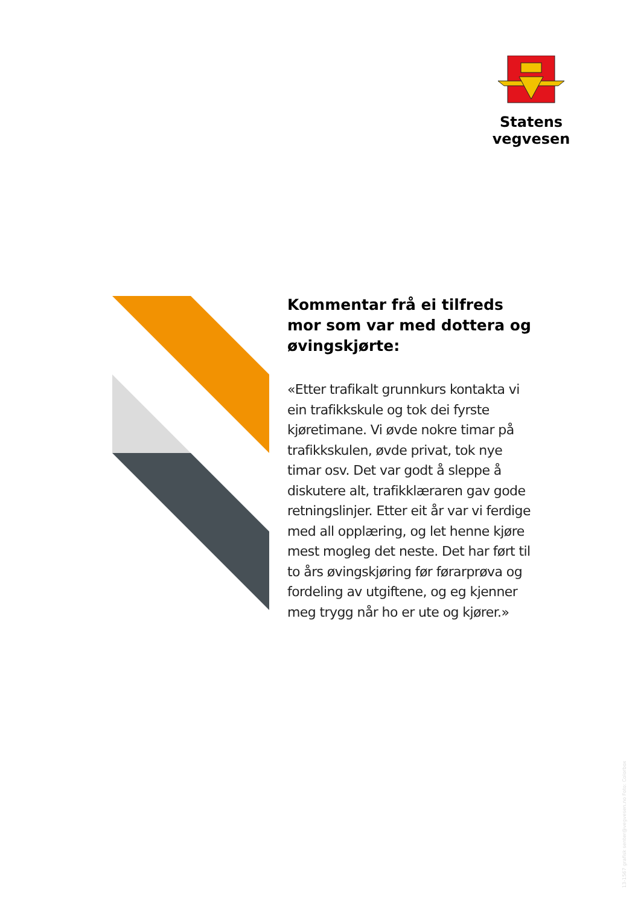Statens vegvesen
Kommentar frå ei tilfreds mor som var med dottera og øvingskjørte:
«Etter trafikalt grunnkurs kontakta vi ein trafikkskule og tok dei fyrste kjøretimane. Vi øvde nokre timar på trafikkskulen, øvde privat, tok nye timar osv. Det var godt å sleppe å diskutere alt, trafikklæraren gav gode retningslinjer. Etter eit år var vi ferdige med all opplæring, og let henne kjøre mest mogleg det neste. Det har ført til to års øvingskjøring før førarprøva og fordeling av utgiftene, og eg kjenner meg trygg når ho er ute og kjører.»
13-1567 grafisk senter@vegvesen.no Foto: Colorbox